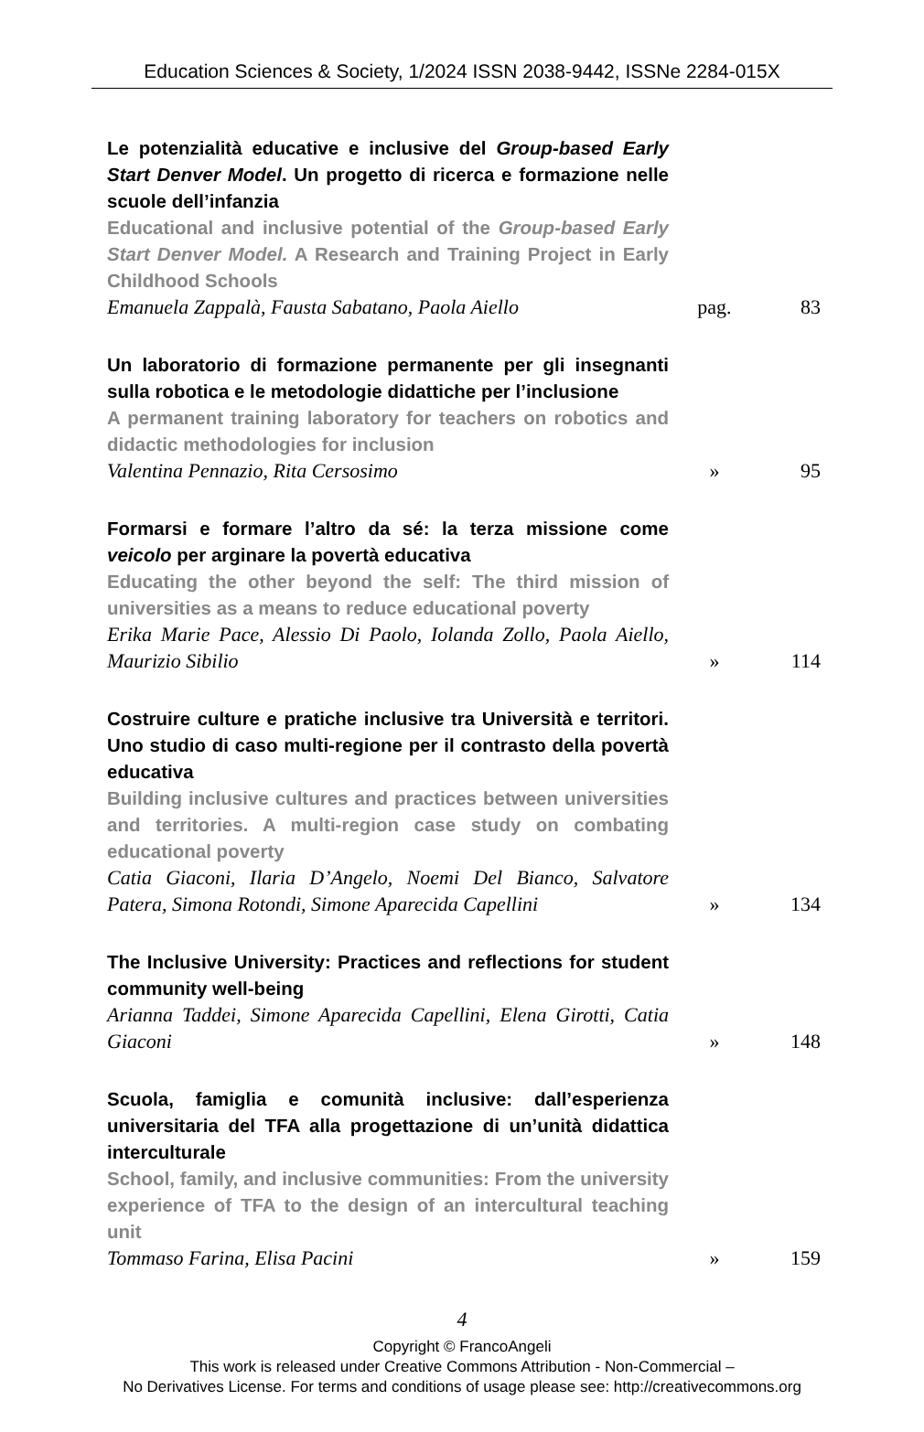Education Sciences & Society, 1/2024 ISSN 2038-9442, ISSNe 2284-015X
Le potenzialità educative e inclusive del Group-based Early Start Denver Model. Un progetto di ricerca e formazione nelle scuole dell’infanzia
Educational and inclusive potential of the Group-based Early Start Denver Model. A Research and Training Project in Early Childhood Schools
Emanuela Zappalà, Fausta Sabatano, Paola Aiello
pag. 83
Un laboratorio di formazione permanente per gli insegnanti sulla robotica e le metodologie didattiche per l’inclusione
A permanent training laboratory for teachers on robotics and didactic methodologies for inclusion
Valentina Pennazio, Rita Cersosimo
» 95
Formarsi e formare l’altro da sé: la terza missione come veicolo per arginare la povertà educativa
Educating the other beyond the self: The third mission of universities as a means to reduce educational poverty
Erika Marie Pace, Alessio Di Paolo, Iolanda Zollo, Paola Aiello, Maurizio Sibilio
» 114
Costruire culture e pratiche inclusive tra Università e territori. Uno studio di caso multi-regione per il contrasto della povertà educativa
Building inclusive cultures and practices between universities and territories. A multi-region case study on combating educational poverty
Catia Giaconi, Ilaria D’Angelo, Noemi Del Bianco, Salvatore Patera, Simona Rotondi, Simone Aparecida Capellini
» 134
The Inclusive University: Practices and reflections for student community well-being
Arianna Taddei, Simone Aparecida Capellini, Elena Girotti, Catia Giaconi
» 148
Scuola, famiglia e comunità inclusive: dall’esperienza universitaria del TFA alla progettazione di un’unità didattica interculturale
School, family, and inclusive communities: From the university experience of TFA to the design of an intercultural teaching unit
Tommaso Farina, Elisa Pacini
» 159
4
Copyright © FrancoAngeli
This work is released under Creative Commons Attribution - Non-Commercial –
No Derivatives License. For terms and conditions of usage please see: http://creativecommons.org